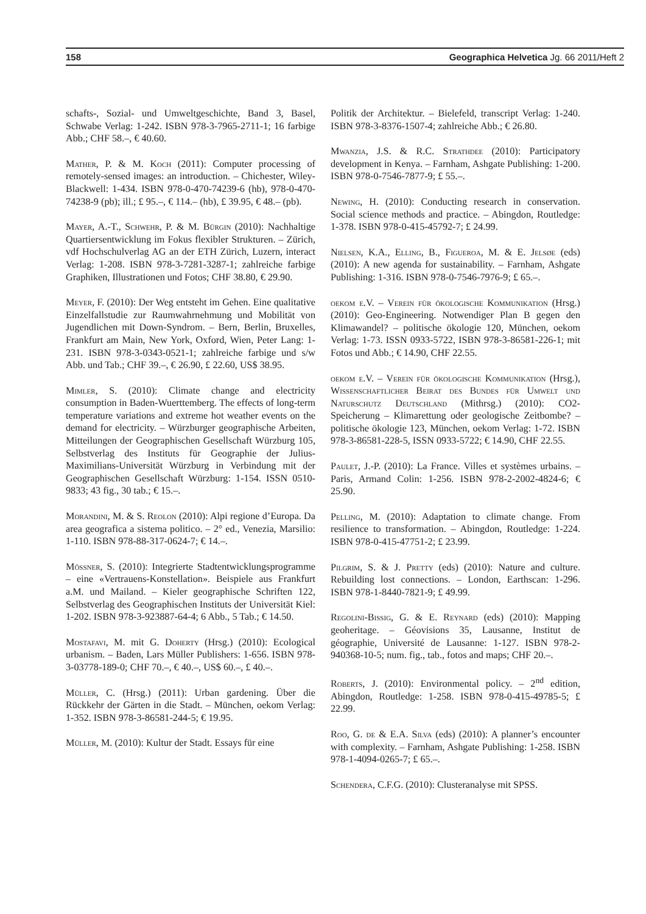158 Geographica Helvetica Jg. 66 2011/Heft 2
schafts-, Sozial- und Umweltgeschichte, Band 3, Basel, Schwabe Verlag: 1-242. ISBN 978-3-7965-2711-1; 16 farbige Abb.; CHF 58.–, € 40.60.
Mather, P. & M. Koch (2011): Computer processing of remotely-sensed images: an introduction. – Chichester, Wiley-Blackwell: 1-434. ISBN 978-0-470-74239-6 (hb), 978-0-470-74238-9 (pb); ill.; £ 95.–, € 114.– (hb), £ 39.95, € 48.– (pb).
Mayer, A.-T., Schwehr, P. & M. Bürgin (2010): Nachhaltige Quartiersentwicklung im Fokus flexibler Strukturen. – Zürich, vdf Hochschulverlag AG an der ETH Zürich, Luzern, interact Verlag: 1-208. ISBN 978-3-7281-3287-1; zahlreiche farbige Graphiken, Illustrationen und Fotos; CHF 38.80, € 29.90.
Meyer, F. (2010): Der Weg entsteht im Gehen. Eine qualitative Einzelfallstudie zur Raumwahrnehmung und Mobilität von Jugendlichen mit Down-Syndrom. – Bern, Berlin, Bruxelles, Frankfurt am Main, New York, Oxford, Wien, Peter Lang: 1-231. ISBN 978-3-0343-0521-1; zahlreiche farbige und s/w Abb. und Tab.; CHF 39.–, € 26.90, £ 22.60, US$ 38.95.
Mimler, S. (2010): Climate change and electricity consumption in Baden-Wuerttemberg. The effects of long-term temperature variations and extreme hot weather events on the demand for electricity. – Würzburger geographische Arbeiten, Mitteilungen der Geographischen Gesellschaft Würzburg 105, Selbstverlag des Instituts für Geographie der Julius-Maximilians-Universität Würzburg in Verbindung mit der Geographischen Gesellschaft Würzburg: 1-154. ISSN 0510-9833; 43 fig., 30 tab.; € 15.–.
Morandini, M. & S. Reolon (2010): Alpi regione d’Europa. Da area geografica a sistema politico. – 2° ed., Venezia, Marsilio: 1-110. ISBN 978-88-317-0624-7; € 14.–.
Mössner, S. (2010): Integrierte Stadtentwicklungsprogramme – eine «Vertrauens-Konstellation». Beispiele aus Frankfurt a.M. und Mailand. – Kieler geographische Schriften 122, Selbstverlag des Geographischen Instituts der Universität Kiel: 1-202. ISBN 978-3-923887-64-4; 6 Abb., 5 Tab.; € 14.50.
Mostafavi, M. mit G. Doherty (Hrsg.) (2010): Ecological urbanism. – Baden, Lars Müller Publishers: 1-656. ISBN 978-3-03778-189-0; CHF 70.–, € 40.–, US$ 60.–, £ 40.–.
Müller, C. (Hrsg.) (2011): Urban gardening. Über die Rückkehr der Gärten in die Stadt. – München, oekom Verlag: 1-352. ISBN 978-3-86581-244-5; € 19.95.
Müller, M. (2010): Kultur der Stadt. Essays für eine
Politik der Architektur. – Bielefeld, transcript Verlag: 1-240. ISBN 978-3-8376-1507-4; zahlreiche Abb.; € 26.80.
Mwanzia, J.S. & R.C. Strathdee (2010): Participatory development in Kenya. – Farnham, Ashgate Publishing: 1-200. ISBN 978-0-7546-7877-9; £ 55.–.
Newing, H. (2010): Conducting research in conservation. Social science methods and practice. – Abingdon, Routledge: 1-378. ISBN 978-0-415-45792-7; £ 24.99.
Nielsen, K.A., Elling, B., Figueroa, M. & E. Jelsøe (eds) (2010): A new agenda for sustainability. – Farnham, Ashgate Publishing: 1-316. ISBN 978-0-7546-7976-9; £ 65.–.
oekom e.V. – Verein für ökologische Kommunikation (Hrsg.) (2010): Geo-Engineering. Notwendiger Plan B gegen den Klimawandel? – politische ökologie 120, München, oekom Verlag: 1-73. ISSN 0933-5722, ISBN 978-3-86581-226-1; mit Fotos und Abb.; € 14.90, CHF 22.55.
oekom e.V. – Verein für ökologische Kommunikation (Hrsg.), Wissenschaftlicher Beirat des Bundes für Umwelt und Naturschutz Deutschland (Mithrsg.) (2010): CO2-Speicherung – Klimarettung oder geologische Zeitbombe? – politische ökologie 123, München, oekom Verlag: 1-72. ISBN 978-3-86581-228-5, ISSN 0933-5722; € 14.90, CHF 22.55.
Paulet, J.-P. (2010): La France. Villes et systèmes urbains. – Paris, Armand Colin: 1-256. ISBN 978-2-2002-4824-6; € 25.90.
Pelling, M. (2010): Adaptation to climate change. From resilience to transformation. – Abingdon, Routledge: 1-224. ISBN 978-0-415-47751-2; £ 23.99.
Pilgrim, S. & J. Pretty (eds) (2010): Nature and culture. Rebuilding lost connections. – London, Earthscan: 1-296. ISBN 978-1-8440-7821-9; £ 49.99.
Regolini-Bissig, G. & E. Reynard (eds) (2010): Mapping geoheritage. – Géovisions 35, Lausanne, Institut de géographie, Université de Lausanne: 1-127. ISBN 978-2-940368-10-5; num. fig., tab., fotos and maps; CHF 20.–.
Roberts, J. (2010): Environmental policy. – 2<sup>nd</sup> edition, Abingdon, Routledge: 1-258. ISBN 978-0-415-49785-5; £ 22.99.
Roo, G. de & E.A. Silva (eds) (2010): A planner’s encounter with complexity. – Farnham, Ashgate Publishing: 1-258. ISBN 978-1-4094-0265-7; £ 65.–.
Schendera, C.F.G. (2010): Clusteranalyse mit SPSS.